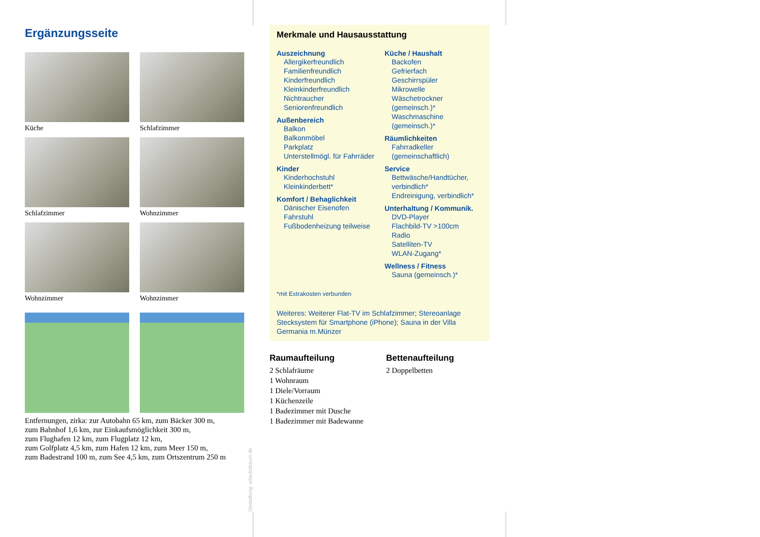Ergänzungsseite
Küche
Schlafzimmer
Schlafzimmer
Wohnzimmer
Wohnzimmer
Wohnzimmer
Entfernungen, zirka: zur Autobahn 65 km, zum Bäcker 300 m,
zum Bahnhof 1,6 km, zur Einkaufsmöglichkeit 300 m,
zum Flughafen 12 km, zum Flugplatz 12 km,
zum Golfplatz 4,5 km, zum Hafen 12 km, zum Meer 150 m,
zum Badestrand 100 m, zum See 4,5 km, zum Ortszentrum 250 m
Gestaltung: urlaubstraum.de
Merkmale und Hausausstattung
Auszeichnung
Allergikerfreundlich
Familienfreundlich
Kinderfreundlich
Kleinkinderfreundlich
Nichtraucher
Seniorenfreundlich
Außenbereich
Balkon
Balkonmöbel
Parkplatz
Unterstellmögl. für Fahrräder
Kinder
Kinderhochstuhl
Kleinkinderbett*
Komfort / Behaglichkeit
Dänischer Eisenofen
Fahrstuhl
Fußbodenheizung teilweise
Küche / Haushalt
Backofen
Gefrierfach
Geschirrspüler
Mikrowelle
Wäschetrockner (gemeinsch.)*
Waschmaschine (gemeinsch.)*
Räumlichkeiten
Fahrradkeller (gemeinschaftlich)
Service
Bettwäsche/Handtücher, verbindlich*
Endreinigung, verbindlich*
Unterhaltung / Kommunik.
DVD-Player
Flachbild-TV >100cm
Radio
Satelliten-TV
WLAN-Zugang*
Wellness / Fitness
Sauna (gemeinsch.)*
*mit Extrakosten verbunden
Weiteres: Weiterer Flat-TV im Schlafzimmer; Stereoanlage Stecksystem für Smartphone (iPhone); Sauna in der Villa Germania m.Münzer
Raumaufteilung
2 Schlafräume
1 Wohnraum
1 Diele/Vorraum
1 Küchenzeile
1 Badezimmer mit Dusche
1 Badezimmer mit Badewanne
Bettenaufteilung
2 Doppelbetten